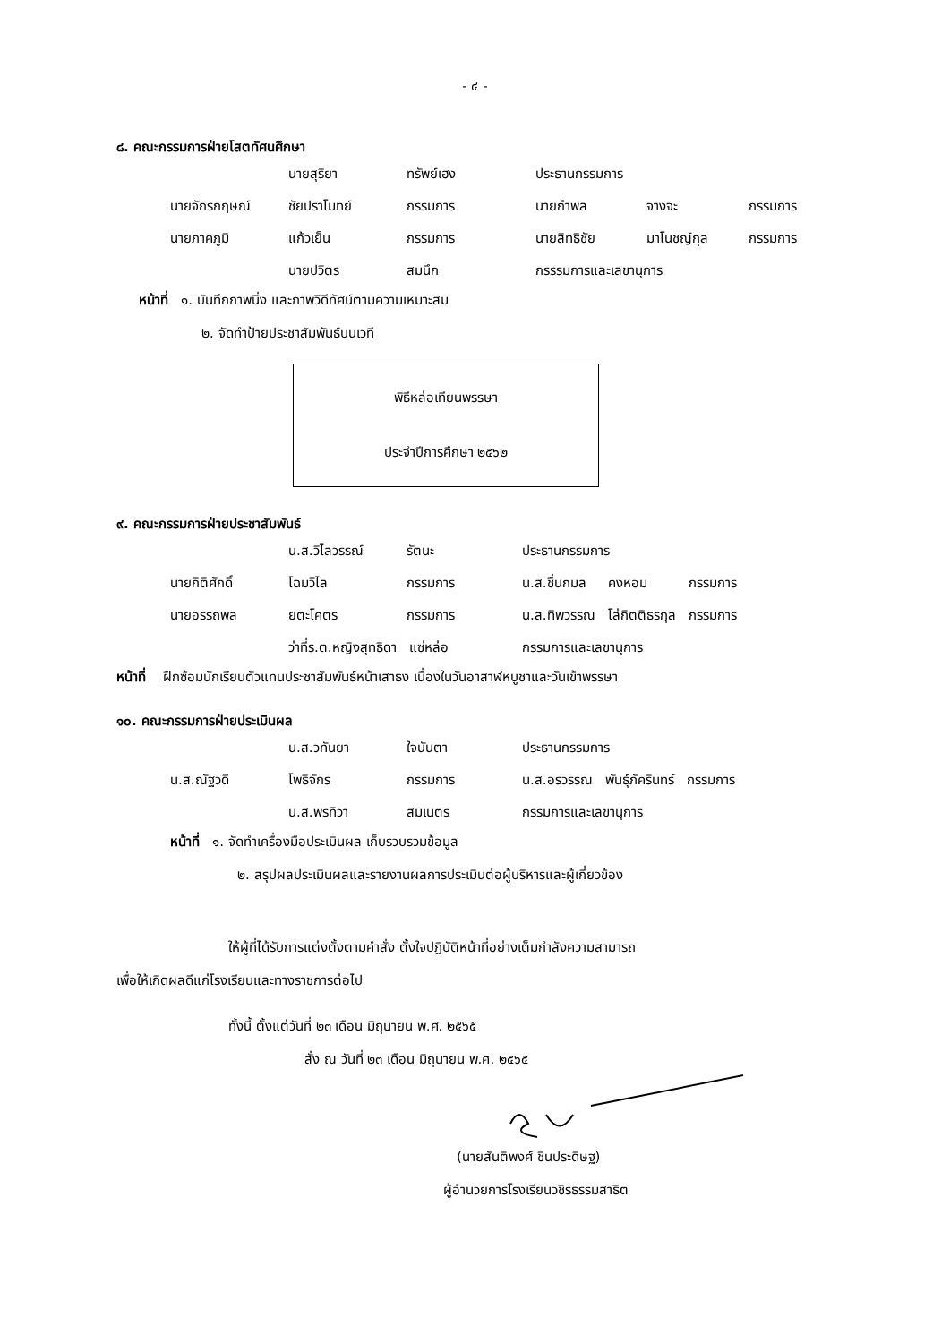- ๔ -
๘. คณะกรรมการฝ่ายโสตทัศนศึกษา
| | นายสุริยา | ทรัพย์เฮง | ประธานกรรมการ | | |
| นายจักรกฤษณ์ | ชัยปราโมทย์ | กรรมการ | นายกำพล | จางจะ | กรรมการ |
| นายภาคภูมิ | แก้วเย็น | กรรมการ | นายสิทธิชัย | มาโนชญ์กุล | กรรมการ |
| | นายปวิตร | สมนึก | กรรรมการและเลขานุการ | | |
หน้าที่ ๑. บันทึกภาพนิ่ง และภาพวิดีทัศน์ตามความเหมาะสม
๒. จัดทำป้ายประชาสัมพันธ์บนเวที
พิธีหล่อเทียนพรรษา
ประจำปีการศึกษา ๒๕๖๒
๙. คณะกรรมการฝ่ายประชาสัมพันธ์
| | น.ส.วิไลวรรณ์ | รัตนะ | ประธานกรรมการ | | |
| นายกิติศักดิ์ | โฉมวิไล | กรรมการ | น.ส.ชื่นกมล | คงหอม | กรรมการ |
| นายอรรถพล | ยตะโคตร | กรรมการ | น.ส.ทิพวรรณ | โล่กิตติธรกุล | กรรมการ |
| | ว่าที่ร.ต.หญิงสุทธิดา แซ่หล่อ | | กรรมการและเลขานุการ | | |
หน้าที่ ฝึกซ้อมนักเรียนตัวแทนประชาสัมพันธ์หน้าเสาธง เนื่องในวันอาสาฬหบูชาและวันเข้าพรรษา
๑๐. คณะกรรมการฝ่ายประเมินผล
| | น.ส.วทันยา | ใจนันตา | ประธานกรรมการ | | |
| น.ส.ณัฐวดี | โพธิจักร | กรรมการ | น.ส.อรวรรณ | พันธุ์ภัครินทร์ | กรรมการ |
| | น.ส.พรทิวา | สมเนตร | กรรมการและเลขานุการ | | |
หน้าที่ ๑. จัดทำเครื่องมือประเมินผล เก็บรวบรวมข้อมูล
๒. สรุปผลประเมินผลและรายงานผลการประเมินต่อผู้บริหารและผู้เกี่ยวข้อง
ให้ผู้ที่ได้รับการแต่งตั้งตามคำสั่ง ตั้งใจปฏิบัติหน้าที่อย่างเต็มกำลังความสามารถ
เพื่อให้เกิดผลดีแก่โรงเรียนและทางราชการต่อไป
ทั้งนี้ ตั้งแต่วันที่ ๒๓ เดือน มิถุนายน พ.ศ. ๒๕๖๕
สั่ง ณ วันที่ ๒๓ เดือน มิถุนายน พ.ศ. ๒๕๖๕
(นายสันติพงศ์ ชินประดิษฐ)
ผู้อำนวยการโรงเรียนวชิรธรรมสาธิต